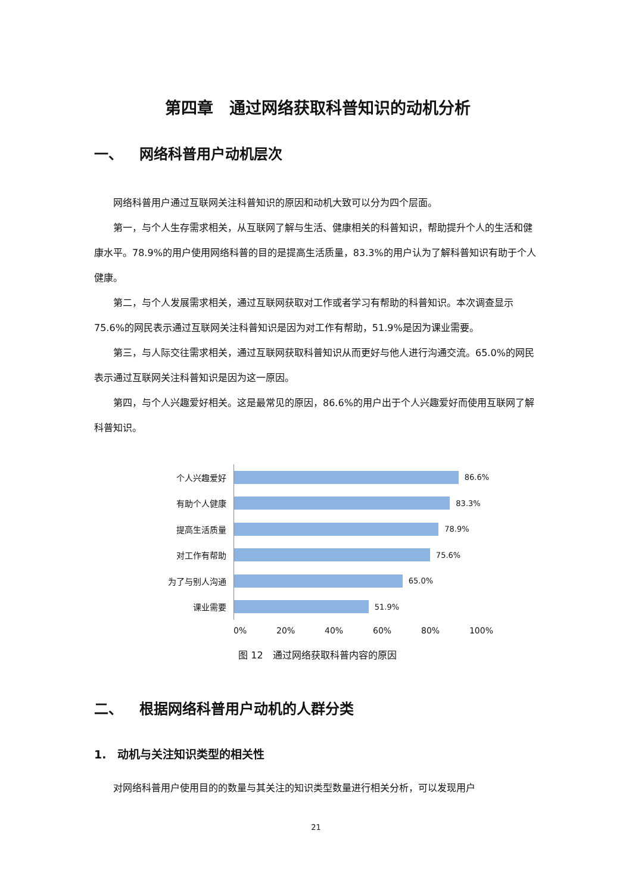第四章　通过网络获取科普知识的动机分析
一、 网络科普用户动机层次
网络科普用户通过互联网关注科普知识的原因和动机大致可以分为四个层面。
第一，与个人生存需求相关，从互联网了解与生活、健康相关的科普知识，帮助提升个人的生活和健康水平。78.9%的用户使用网络科普的目的是提高生活质量，83.3%的用户认为了解科普知识有助于个人健康。
第二，与个人发展需求相关，通过互联网获取对工作或者学习有帮助的科普知识。本次调查显示75.6%的网民表示通过互联网关注科普知识是因为对工作有帮助，51.9%是因为课业需要。
第三，与人际交往需求相关，通过互联网获取科普知识从而更好与他人进行沟通交流。65.0%的网民表示通过互联网关注科普知识是因为这一原因。
第四，与个人兴趣爱好相关。这是最常见的原因，86.6%的用户出于个人兴趣爱好而使用互联网了解科普知识。
个人兴趣爱好
86.6%
有助个人健康
83.3%
提高生活质量
78.9%
对工作有帮助
75.6%
为了与别人沟通
65.0%
课业需要
51.9%
0% 20% 40% 60% 80% 100%
图 12　通过网络获取科普内容的原因
二、 根据网络科普用户动机的人群分类
1.　动机与关注知识类型的相关性
对网络科普用户使用目的的数量与其关注的知识类型数量进行相关分析，可以发现用户
21